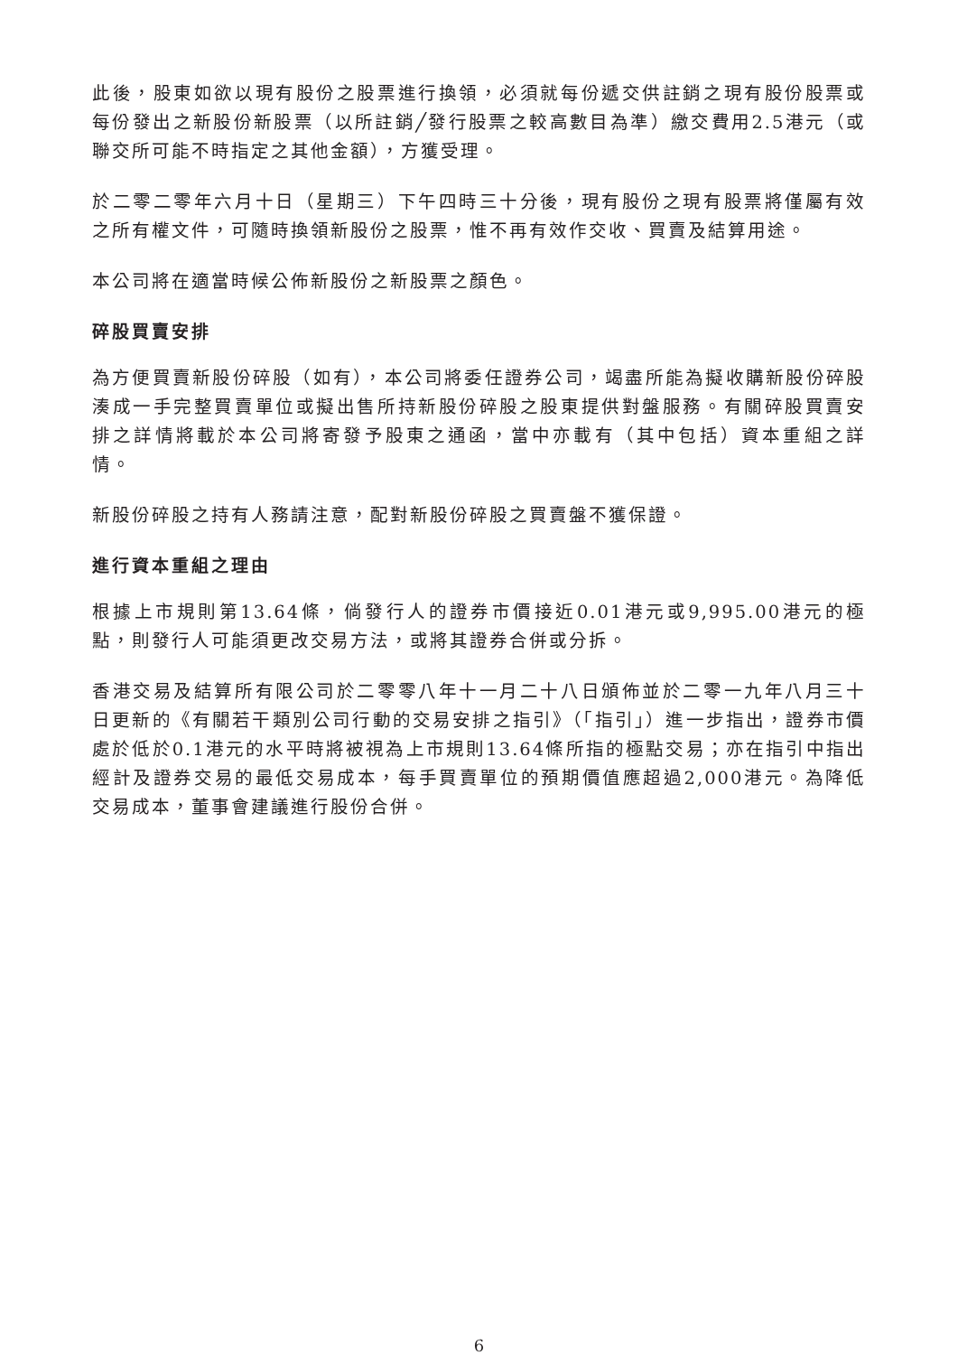此後，股東如欲以現有股份之股票進行換領，必須就每份遞交供註銷之現有股份股票或每份發出之新股份新股票（以所註銷╱發行股票之較高數目為準）繳交費用2.5港元（或聯交所可能不時指定之其他金額），方獲受理。
於二零二零年六月十日（星期三）下午四時三十分後，現有股份之現有股票將僅屬有效之所有權文件，可隨時換領新股份之股票，惟不再有效作交收、買賣及結算用途。
本公司將在適當時候公佈新股份之新股票之顏色。
碎股買賣安排
為方便買賣新股份碎股（如有），本公司將委任證券公司，竭盡所能為擬收購新股份碎股湊成一手完整買賣單位或擬出售所持新股份碎股之股東提供對盤服務。有關碎股買賣安排之詳情將載於本公司將寄發予股東之通函，當中亦載有（其中包括）資本重組之詳情。
新股份碎股之持有人務請注意，配對新股份碎股之買賣盤不獲保證。
進行資本重組之理由
根據上市規則第13.64條，倘發行人的證券市價接近0.01港元或9,995.00港元的極點，則發行人可能須更改交易方法，或將其證券合併或分拆。
香港交易及結算所有限公司於二零零八年十一月二十八日頒佈並於二零一九年八月三十日更新的《有關若干類別公司行動的交易安排之指引》（「指引」）進一步指出，證券市價處於低於0.1港元的水平時將被視為上市規則13.64條所指的極點交易；亦在指引中指出經計及證券交易的最低交易成本，每手買賣單位的預期價值應超過2,000港元。為降低交易成本，董事會建議進行股份合併。
6